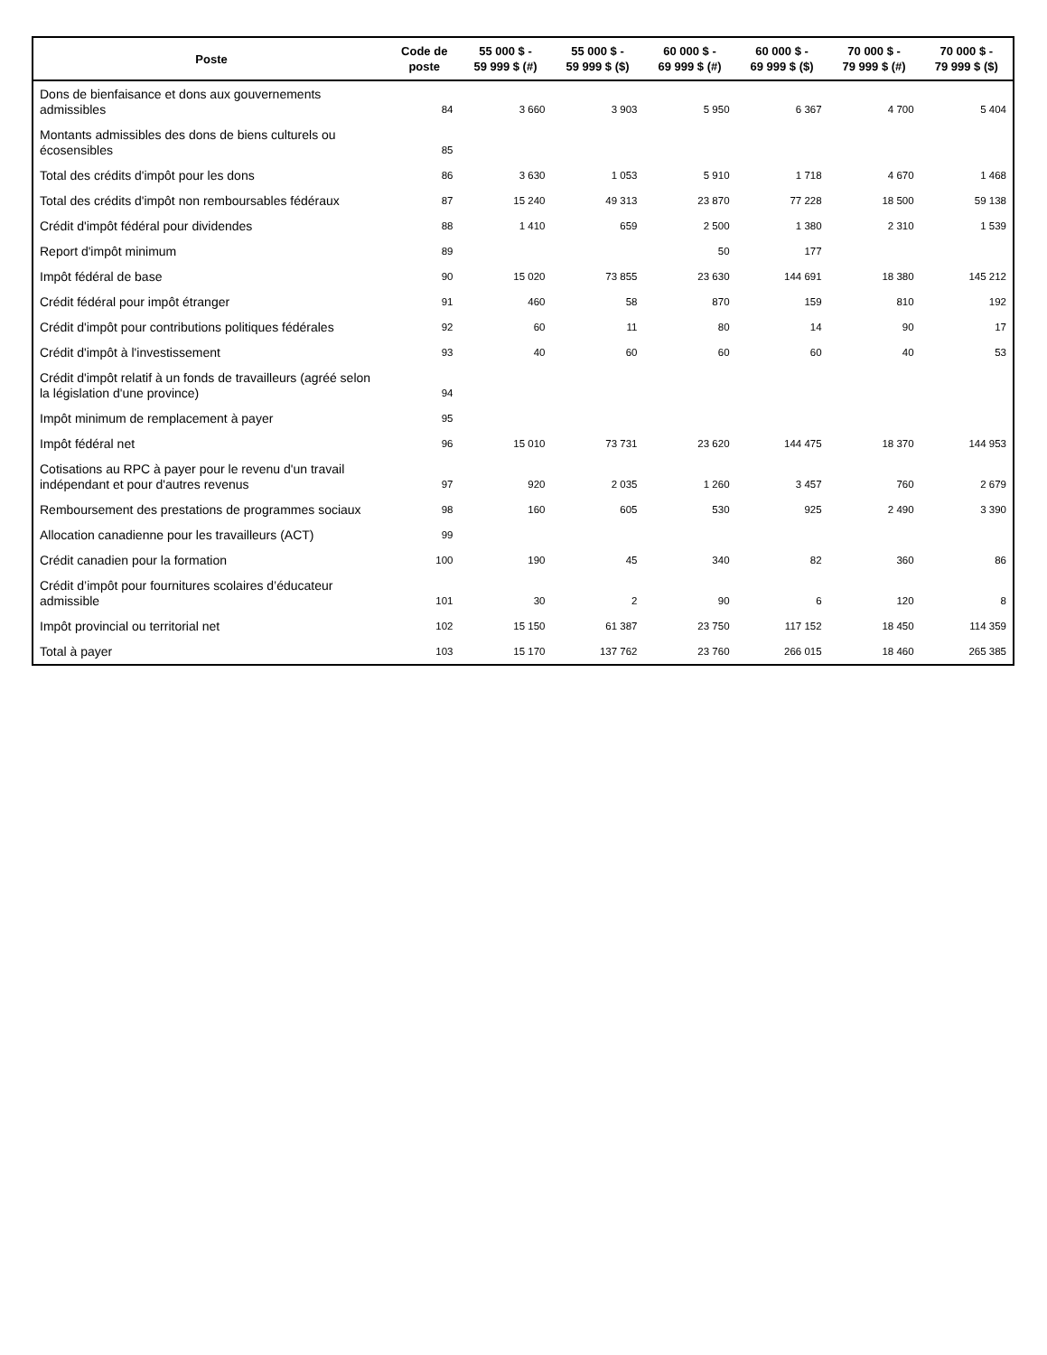| Poste | Code de poste | 55 000 $ - 59 999 $ (#) | 55 000 $ - 59 999 $ ($) | 60 000 $ - 69 999 $ (#) | 60 000 $ - 69 999 $ ($) | 70 000 $ - 79 999 $ (#) | 70 000 $ - 79 999 $ ($) |
| --- | --- | --- | --- | --- | --- | --- | --- |
| Dons de bienfaisance et dons aux gouvernements admissibles | 84 | 3 660 | 3 903 | 5 950 | 6 367 | 4 700 | 5 404 |
| Montants admissibles des dons de biens culturels ou écosensibles | 85 | | | | | | |
| Total des crédits d'impôt pour les dons | 86 | 3 630 | 1 053 | 5 910 | 1 718 | 4 670 | 1 468 |
| Total des crédits d'impôt non remboursables fédéraux | 87 | 15 240 | 49 313 | 23 870 | 77 228 | 18 500 | 59 138 |
| Crédit d'impôt fédéral pour dividendes | 88 | 1 410 | 659 | 2 500 | 1 380 | 2 310 | 1 539 |
| Report d'impôt minimum | 89 | | | 50 | 177 | | |
| Impôt fédéral de base | 90 | 15 020 | 73 855 | 23 630 | 144 691 | 18 380 | 145 212 |
| Crédit fédéral pour impôt étranger | 91 | 460 | 58 | 870 | 159 | 810 | 192 |
| Crédit d'impôt pour contributions politiques fédérales | 92 | 60 | 11 | 80 | 14 | 90 | 17 |
| Crédit d'impôt à l'investissement | 93 | 40 | 60 | 60 | 60 | 40 | 53 |
| Crédit d'impôt relatif à un fonds de travailleurs (agréé selon la législation d'une province) | 94 | | | | | | |
| Impôt minimum de remplacement à payer | 95 | | | | | | |
| Impôt fédéral net | 96 | 15 010 | 73 731 | 23 620 | 144 475 | 18 370 | 144 953 |
| Cotisations au RPC à payer pour le revenu d'un travail indépendant et pour d'autres revenus | 97 | 920 | 2 035 | 1 260 | 3 457 | 760 | 2 679 |
| Remboursement des prestations de programmes sociaux | 98 | 160 | 605 | 530 | 925 | 2 490 | 3 390 |
| Allocation canadienne pour les travailleurs (ACT) | 99 | | | | | | |
| Crédit canadien pour la formation | 100 | 190 | 45 | 340 | 82 | 360 | 86 |
| Crédit d’impôt pour fournitures scolaires d’éducateur admissible | 101 | 30 | 2 | 90 | 6 | 120 | 8 |
| Impôt provincial ou territorial net | 102 | 15 150 | 61 387 | 23 750 | 117 152 | 18 450 | 114 359 |
| Total à payer | 103 | 15 170 | 137 762 | 23 760 | 266 015 | 18 460 | 265 385 |